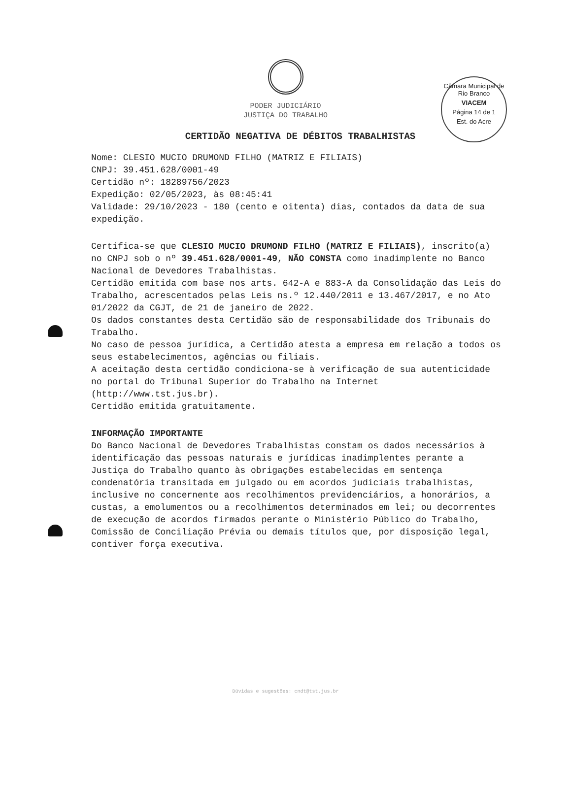Câmara Municipal de Rio Branco
VIACEM
Página 14 de 1
Est. do Acre
PODER JUDICIÁRIO
JUSTIÇA DO TRABALHO
CERTIDÃO NEGATIVA DE DÉBITOS TRABALHISTAS
Nome: CLESIO MUCIO DRUMOND FILHO (MATRIZ E FILIAIS)
CNPJ: 39.451.628/0001-49
Certidão nº: 18289756/2023
Expedição: 02/05/2023, às 08:45:41
Validade: 29/10/2023 - 180 (cento e oitenta) dias, contados da data de sua expedição.
Certifica-se que CLESIO MUCIO DRUMOND FILHO (MATRIZ E FILIAIS), inscrito(a) no CNPJ sob o nº 39.451.628/0001-49, NÃO CONSTA como inadimplente no Banco Nacional de Devedores Trabalhistas.
Certidão emitida com base nos arts. 642-A e 883-A da Consolidação das Leis do Trabalho, acrescentados pelas Leis ns.º 12.440/2011 e 13.467/2017, e no Ato 01/2022 da CGJT, de 21 de janeiro de 2022.
Os dados constantes desta Certidão são de responsabilidade dos Tribunais do Trabalho.
No caso de pessoa jurídica, a Certidão atesta a empresa em relação a todos os seus estabelecimentos, agências ou filiais.
A aceitação desta certidão condiciona-se à verificação de sua autenticidade no portal do Tribunal Superior do Trabalho na Internet (http://www.tst.jus.br).
Certidão emitida gratuitamente.
INFORMAÇÃO IMPORTANTE
Do Banco Nacional de Devedores Trabalhistas constam os dados necessários à identificação das pessoas naturais e jurídicas inadimplentes perante a Justiça do Trabalho quanto às obrigações estabelecidas em sentença condenatória transitada em julgado ou em acordos judiciais trabalhistas, inclusive no concernente aos recolhimentos previdenciários, a honorários, a custas, a emolumentos ou a recolhimentos determinados em lei; ou decorrentes de execução de acordos firmados perante o Ministério Público do Trabalho, Comissão de Conciliação Prévia ou demais títulos que, por disposição legal, contiver força executiva.
Dúvidas e sugestões: cndt@tst.jus.br